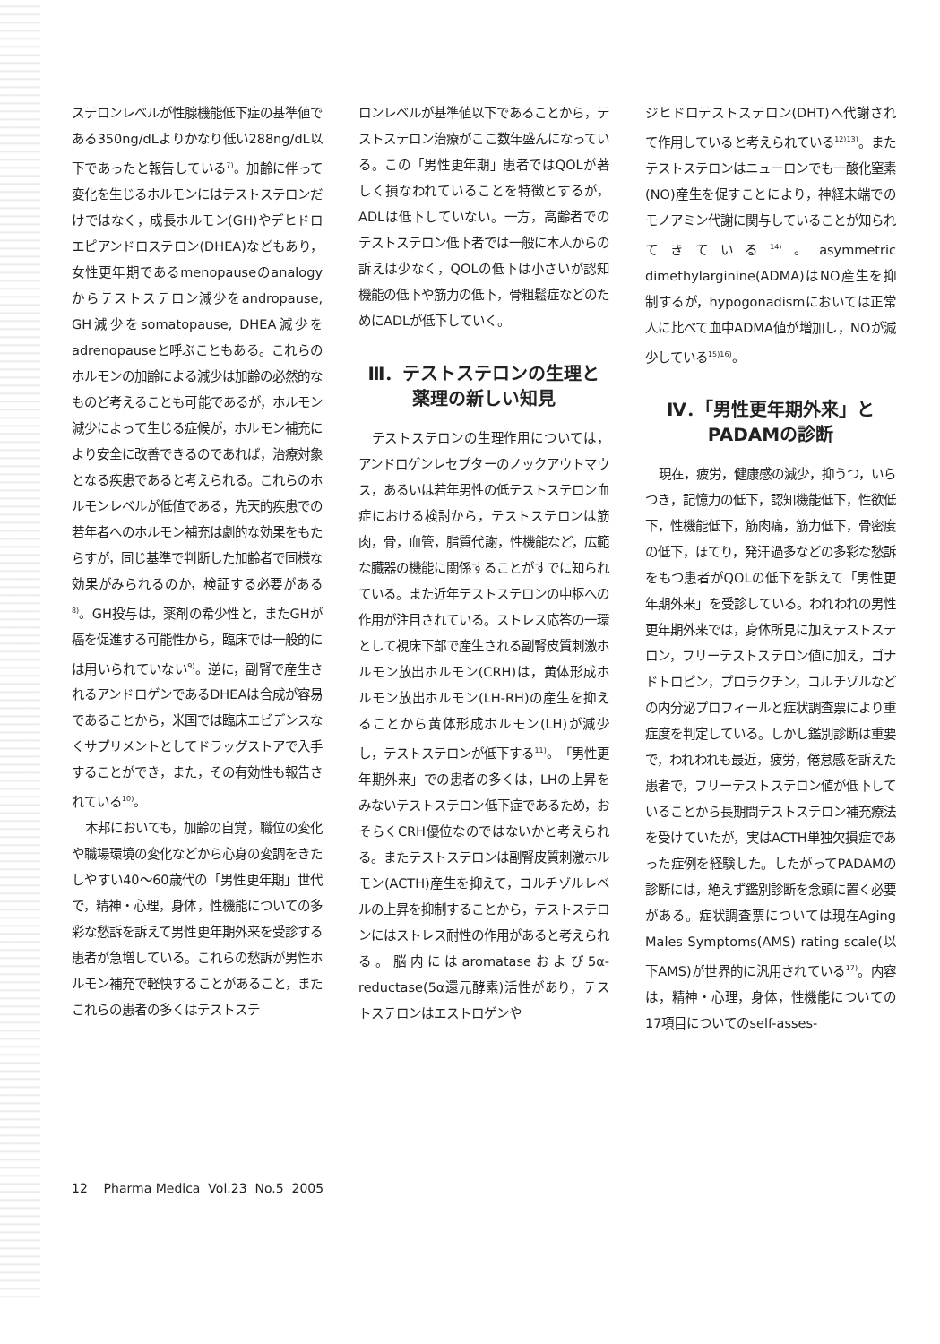ステロンレベルが性腺機能低下症の基準値である350ng/dLよりかなり低い288ng/dL以下であったと報告している<sup>7)</sup>。加齢に伴って変化を生じるホルモンにはテストステロンだけではなく，成長ホルモン(GH)やデヒドロエピアンドロステロン(DHEA)などもあり，女性更年期であるmenopauseのanalogyからテストステロン減少をandropause, GH減少をsomatopause, DHEA減少をadrenopauseと呼ぶこともある。これらのホルモンの加齢による減少は加齢の必然的なものど考えることも可能であるが，ホルモン減少によって生じる症候が，ホルモン補充により安全に改善できるのであれば，治療対象となる疾患であると考えられる。これらのホルモンレベルが低値である，先天的疾患での若年者へのホルモン補充は劇的な効果をもたらすが，同じ基準で判断した加齢者で同様な効果がみられるのか，検証する必要がある<sup>8)</sup>。GH投与は，薬剤の希少性と，またGHが癌を促進する可能性から，臨床では一般的には用いられていない<sup>9)</sup>。逆に，副腎で産生されるアンドロゲンであるDHEAは合成が容易であることから，米国では臨床エビデンスなくサプリメントとしてドラッグストアで入手することができ，また，その有効性も報告されている<sup>10)</sup>。
本邦においても，加齢の自覚，職位の変化や職場環境の変化などから心身の変調をきたしやすい40～60歳代の「男性更年期」世代で，精神・心理，身体，性機能についての多彩な愁訴を訴えて男性更年期外来を受診する患者が急増している。これらの愁訴が男性ホルモン補充で軽快することがあること，またこれらの患者の多くはテストステ
ロンレベルが基準値以下であることから，テストステロン治療がここ数年盛んになっている。この「男性更年期」患者ではQOLが著しく損なわれていることを特徴とするが，ADLは低下していない。一方，高齢者でのテストステロン低下者では一般に本人からの訴えは少なく，QOLの低下は小さいが認知機能の低下や筋力の低下，骨粗鬆症などのためにADLが低下していく。
Ⅲ．テストステロンの生理と
薬理の新しい知見
テストステロンの生理作用については，アンドロゲンレセプターのノックアウトマウス，あるいは若年男性の低テストステロン血症における検討から，テストステロンは筋肉，骨，血管，脂質代謝，性機能など，広範な臓器の機能に関係することがすでに知られている。また近年テストステロンの中枢への作用が注目されている。ストレス応答の一環として視床下部で産生される副腎皮質刺激ホルモン放出ホルモン(CRH)は，黄体形成ホルモン放出ホルモン(LH-RH)の産生を抑えることから黄体形成ホルモン(LH)が減少し，テストステロンが低下する<sup>11)</sup>。「男性更年期外来」での患者の多くは，LHの上昇をみないテストステロン低下症であるため，おそらくCRH優位なのではないかと考えられる。またテストステロンは副腎皮質刺激ホルモン(ACTH)産生を抑えて，コルチゾルレベルの上昇を抑制することから，テストステロンにはストレス耐性の作用があると考えられる。脳内にはaromataseおよび5α-reductase(5α還元酵素)活性があり，テストステロンはエストロゲンや
ジヒドロテストステロン(DHT)へ代謝されて作用していると考えられている<sup>12)13)</sup>。またテストステロンはニューロンでも一酸化窒素(NO)産生を促すことにより，神経末端でのモノアミン代謝に関与していることが知られてきている<sup>14)</sup>。asymmetric dimethylarginine(ADMA)はNO産生を抑制するが，hypogonadismにおいては正常人に比べて血中ADMA値が増加し，NOが減少している<sup>15)16)</sup>。
Ⅳ．「男性更年期外来」と
PADAMの診断
現在，疲労，健康感の減少，抑うつ，いらつき，記憶力の低下，認知機能低下，性欲低下，性機能低下，筋肉痛，筋力低下，骨密度の低下，ほてり，発汗過多などの多彩な愁訴をもつ患者がQOLの低下を訴えて「男性更年期外来」を受診している。われわれの男性更年期外来では，身体所見に加えテストステロン，フリーテストステロン値に加え，ゴナドトロピン，プロラクチン，コルチゾルなどの内分泌プロフィールと症状調査票により重症度を判定している。しかし鑑別診断は重要で，われわれも最近，疲労，倦怠感を訴えた患者で，フリーテストステロン値が低下していることから長期間テストステロン補充療法を受けていたが，実はACTH単独欠損症であった症例を経験した。したがってPADAMの診断には，絶えず鑑別診断を念頭に置く必要がある。症状調査票については現在Aging Males Symptoms(AMS) rating scale(以下AMS)が世界的に汎用されている<sup>17)</sup>。内容は，精神・心理，身体，性機能についての17項目についてのself-asses-
12 Pharma Medica Vol.23 No.5 2005